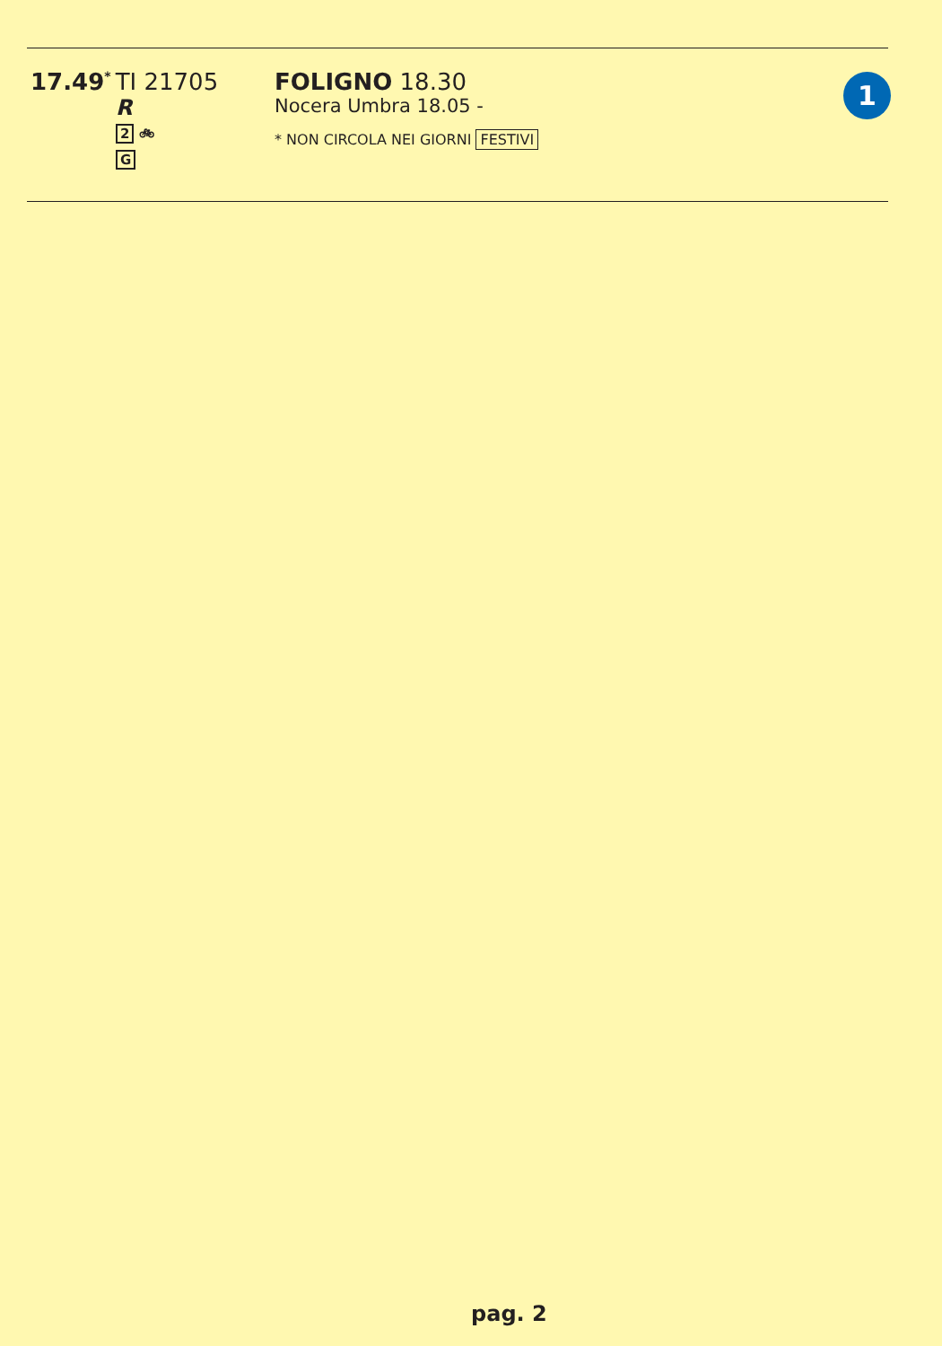17.49<sup>*</sup> TI 21705
R
2 🚲︎
G
FOLIGNO 18.30
Nocera Umbra 18.05 -
* NON CIRCOLA NEI GIORNI FESTIVI
1
pag. 2